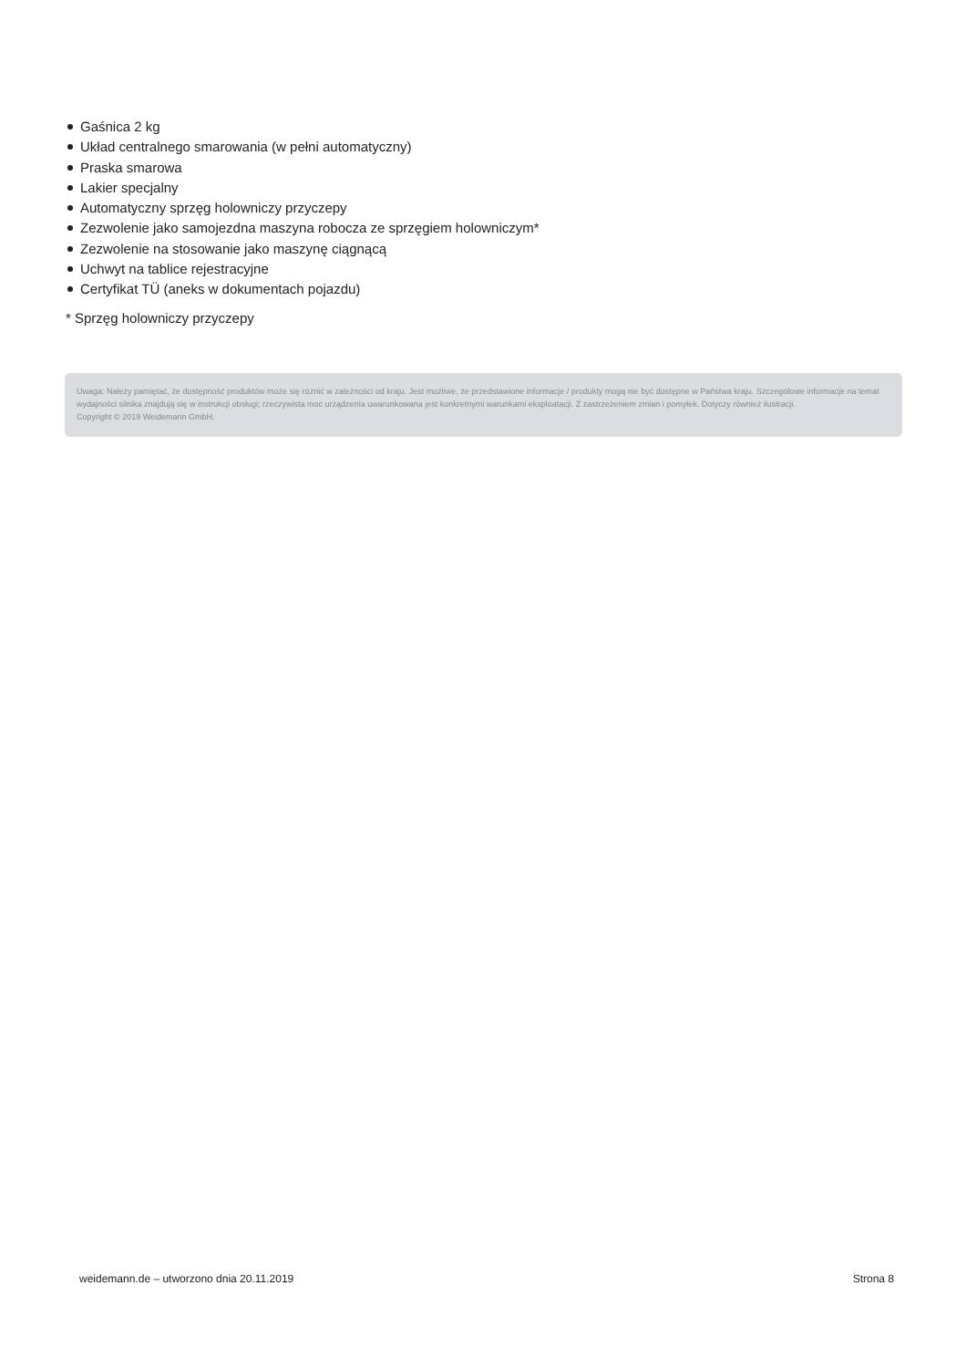Gaśnica 2 kg
Układ centralnego smarowania (w pełni automatyczny)
Praska smarowa
Lakier specjalny
Automatyczny sprzęg holowniczy przyczepy
Zezwolenie jako samojezdna maszyna robocza ze sprzęgiem holowniczym*
Zezwolenie na stosowanie jako maszynę ciągnącą
Uchwyt na tablice rejestracyjne
Certyfikat TÜ (aneks w dokumentach pojazdu)
* Sprzęg holowniczy przyczepy
Uwaga: Należy pamiętać, że dostępność produktów może się różnić w zależności od kraju. Jest możliwe, że przedstawione informacje / produkty mogą nie być dostępne w Państwa kraju. Szczegółowe informacje na temat wydajności silnika znajdują się w instrukcji obsługi; rzeczywista moc urządzenia uwarunkowana jest konkretnymi warunkami eksploatacji. Z zastrzeżeniem zmian i pomyłek. Dotyczy również ilustracji.
Copyright © 2019 Weidemann GmbH.
weidemann.de – utworzono dnia 20.11.2019
Strona 8